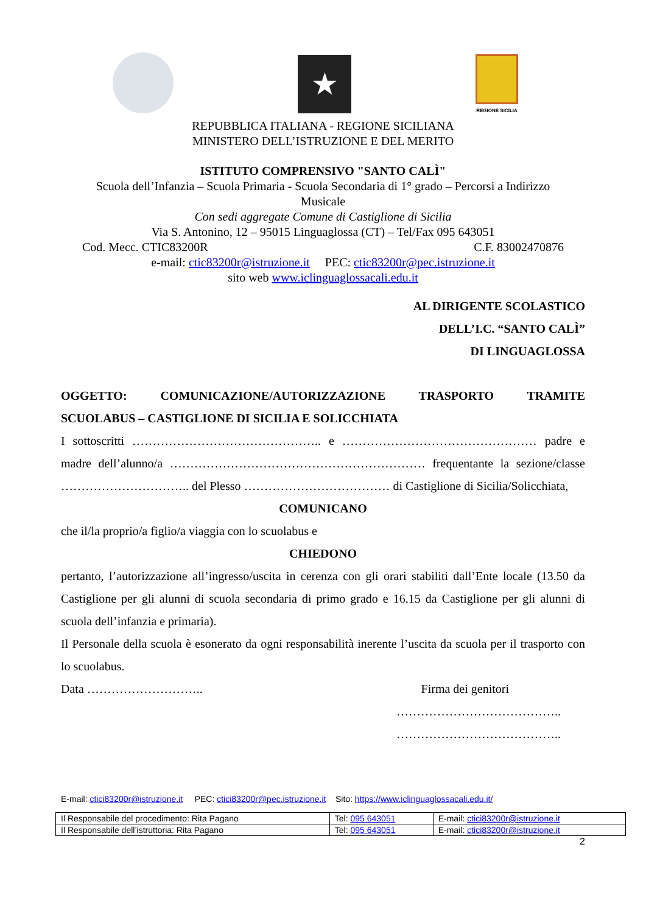★
REGIONE SICILIA
REPUBBLICA ITALIANA - REGIONE SICILIANA
MINISTERO DELL’ISTRUZIONE E DEL MERITO
ISTITUTO COMPRENSIVO "SANTO CALÌ"
Scuola dell’Infanzia – Scuola Primaria - Scuola Secondaria di 1° grado – Percorsi a Indirizzo
Musicale
Con sedi aggregate Comune di Castiglione di Sicilia
Via S. Antonino, 12 – 95015 Linguaglossa (CT) – Tel/Fax 095 643051
Cod. Mecc. CTIC83200R C.F. 83002470876
e-mail: ctic83200r@istruzione.it PEC: ctic83200r@pec.istruzione.it
sito web www.iclinguaglossacali.edu.it
AL DIRIGENTE SCOLASTICO
DELL’I.C. “SANTO CALÌ”
DI LINGUAGLOSSA
OGGETTO: COMUNICAZIONE/AUTORIZZAZIONE TRASPORTO TRAMITE SCUOLABUS – CASTIGLIONE DI SICILIA E SOLICCHIATA
I sottoscritti ……………………………………….. e ………………………………………… padre e madre dell’alunno/a ……………………………………………………… frequentante la sezione/classe ………………………….. del Plesso ……………………………… di Castiglione di Sicilia/Solicchiata,
COMUNICANO
che il/la proprio/a figlio/a viaggia con lo scuolabus e
CHIEDONO
pertanto, l’autorizzazione all’ingresso/uscita in cerenza con gli orari stabiliti dall’Ente locale (13.50 da Castiglione per gli alunni di scuola secondaria di primo grado e 16.15 da Castiglione per gli alunni di scuola dell’infanzia e primaria).
Il Personale della scuola è esonerato da ogni responsabilità inerente l’uscita da scuola per il trasporto con lo scuolabus.
Data ……………………….. Firma dei genitori
…………………………………..
…………………………………..
E-mail: ctici83200r@istruzione.it PEC: ctici83200r@pec.istruzione.it Sito: https://www.iclinguaglossacali.edu.it/
| Il Responsabile del procedimento: Rita Pagano | Tel: 095 643051 | E-mail: ctici83200r@istruzione.it |
| Il Responsabile dell’istruttoria: Rita Pagano | Tel: 095 643051 | E-mail: ctici83200r@istruzione.it |
2